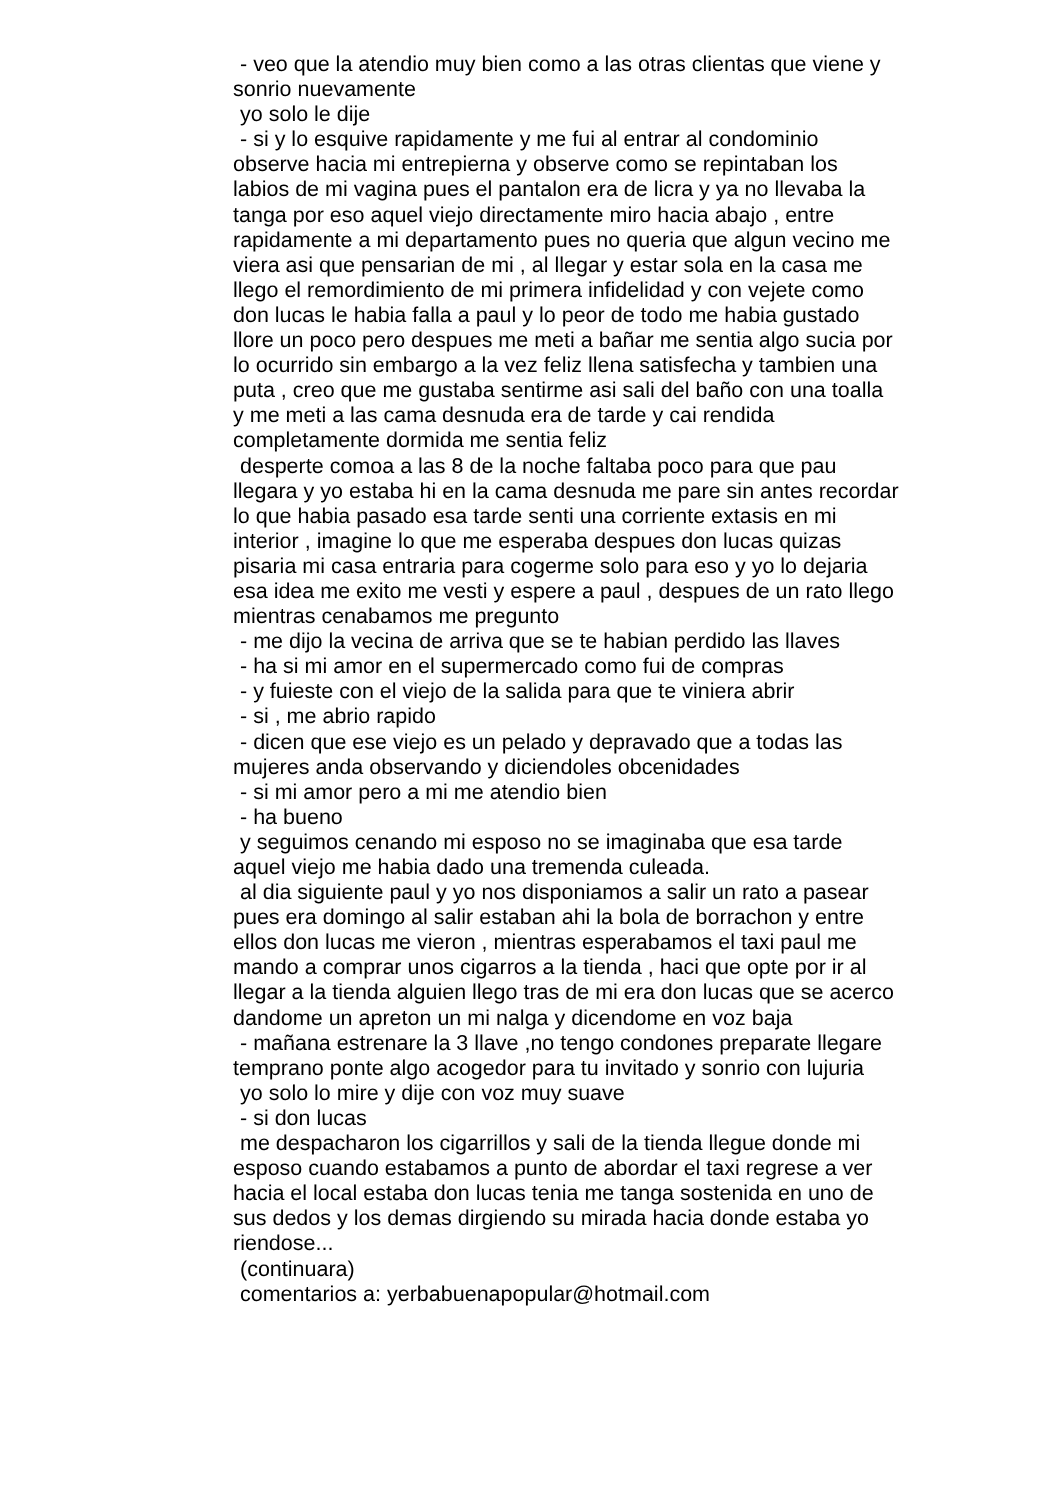- veo que la atendio muy bien como a las otras clientas que viene y
sonrio nuevamente
yo solo le dije
- si y lo esquive rapidamente y me fui al entrar al condominio
observe hacia mi entrepierna y observe como se repintaban los
labios de mi vagina pues el pantalon era de licra y ya no llevaba la
tanga por eso aquel viejo directamente miro hacia abajo , entre
rapidamente a mi departamento pues no queria que algun vecino me
viera asi que pensarian de mi , al llegar y estar sola en la casa me
llego el remordimiento de mi primera infidelidad y con vejete como
don lucas le habia falla a paul y lo peor de todo me habia gustado
llore un poco pero despues me meti a bañar me sentia algo sucia por
lo ocurrido sin embargo a la vez feliz llena satisfecha y tambien una
puta , creo que me gustaba sentirme asi sali del baño con una toalla
y me meti a las cama desnuda era de tarde y cai rendida
completamente dormida me sentia feliz
desperte comoa a las 8 de la noche faltaba poco para que pau
llegara y yo estaba hi en la cama desnuda me pare sin antes recordar
lo que habia pasado esa tarde senti una corriente extasis en mi
interior , imagine lo que me esperaba despues don lucas quizas
pisaria mi casa entraria para cogerme solo para eso y yo lo dejaria
esa idea me exito me vesti y espere a paul , despues de un rato llego
mientras cenabamos me pregunto
- me dijo la vecina de arriva que se te habian perdido las llaves
- ha si mi amor en el supermercado como fui de compras
- y fuieste con el viejo de la salida para que te viniera abrir
- si , me abrio rapido
- dicen que ese viejo es un pelado y depravado que a todas las
mujeres anda observando y diciendoles obcenidades
- si mi amor pero a mi me atendio bien
- ha bueno
y seguimos cenando mi esposo no se imaginaba que esa tarde
aquel viejo me habia dado una tremenda culeada.
al dia siguiente paul y yo nos disponiamos a salir un rato a pasear
pues era domingo al salir estaban ahi la bola de borrachon y entre
ellos don lucas me vieron , mientras esperabamos el taxi paul me
mando a comprar unos cigarros a la tienda , haci que opte por ir al
llegar a la tienda alguien llego tras de mi era don lucas que se acerco
dandome un apreton un mi nalga y dicendome en voz baja
- mañana estrenare la 3 llave ,no tengo condones preparate llegare
temprano ponte algo acogedor para tu invitado y sonrio con lujuria
yo solo lo mire y dije con voz muy suave
- si don lucas
me despacharon los cigarrillos y sali de la tienda llegue donde mi
esposo cuando estabamos a punto de abordar el taxi regrese a ver
hacia el local estaba don lucas tenia me tanga sostenida en uno de
sus dedos y los demas dirgiendo su mirada hacia donde estaba yo
riendose...
(continuara)
comentarios a: yerbabuenapopular@hotmail.com